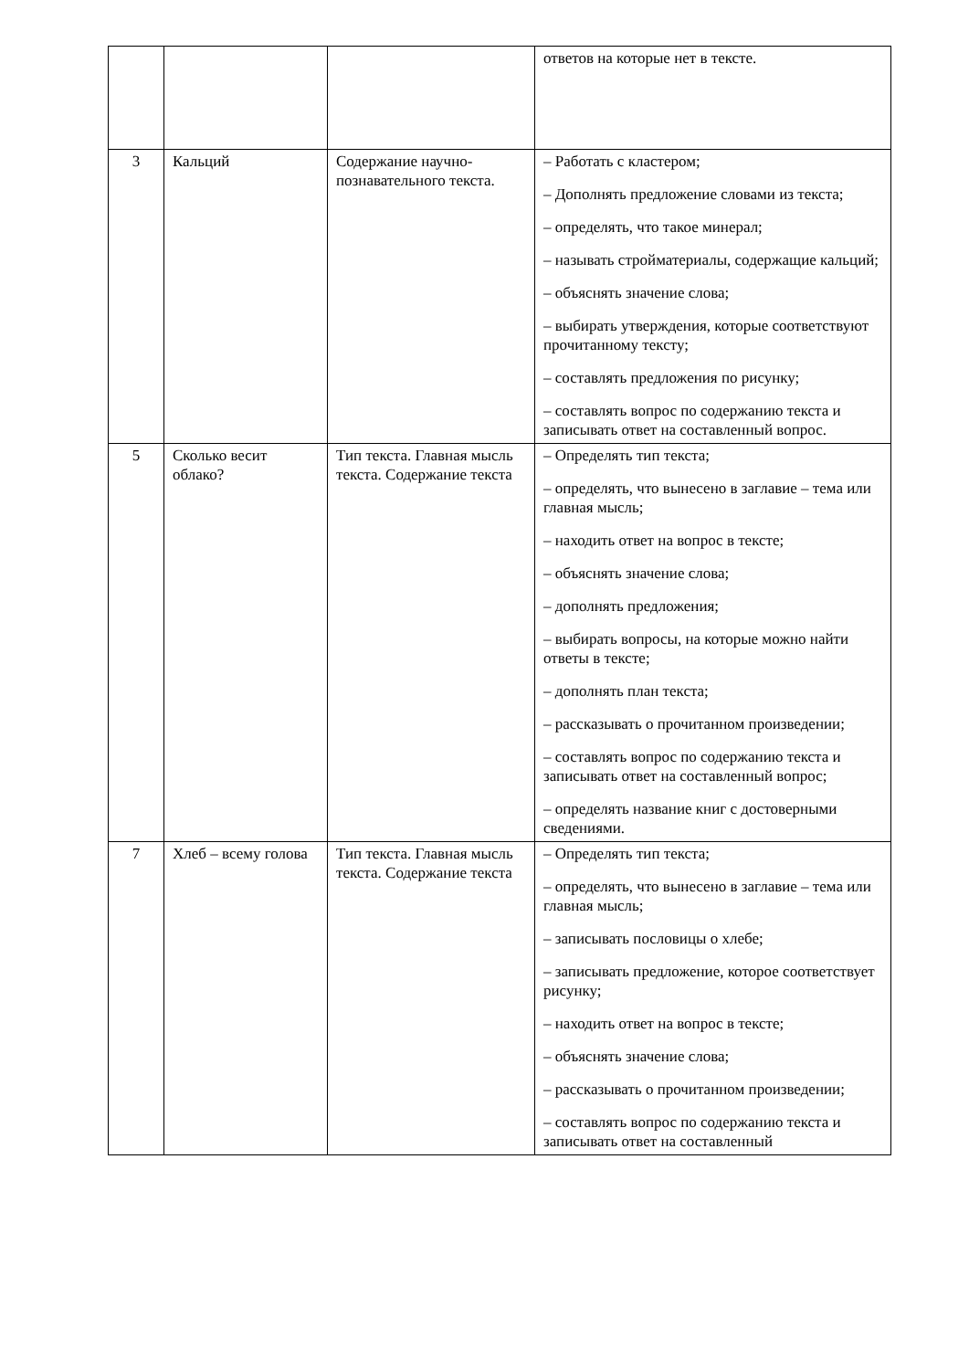| | | | ответов на которые нет в тексте. |
| 3 | Кальций | Содержание научно-познавательного текста. | – Работать с кластером; – Дополнять предложение словами из текста; – определять, что такое минерал; – называть стройматериалы, содержащие кальций; – объяснять значение слова; – выбирать утверждения, которые соответствуют прочитанному тексту; – составлять предложения по рисунку; – составлять вопрос по содержанию текста и записывать ответ на составленный вопрос. |
| 5 | Сколько весит облако? | Тип текста. Главная мысль текста. Содержание текста | – Определять тип текста; – определять, что вынесено в заглавие – тема или главная мысль; – находить ответ на вопрос в тексте; – объяснять значение слова; – дополнять предложения; – выбирать вопросы, на которые можно найти ответы в тексте; – дополнять план текста; – рассказывать о прочитанном произведении; – составлять вопрос по содержанию текста и записывать ответ на составленный вопрос; – определять название книг с достоверными сведениями. |
| 7 | Хлеб – всему голова | Тип текста. Главная мысль текста. Содержание текста | – Определять тип текста; – определять, что вынесено в заглавие – тема или главная мысль; – записывать пословицы о хлебе; – записывать предложение, которое соответствует рисунку; – находить ответ на вопрос в тексте; – объяснять значение слова; – рассказывать о прочитанном произведении; – составлять вопрос по содержанию текста и записывать ответ на составленный |